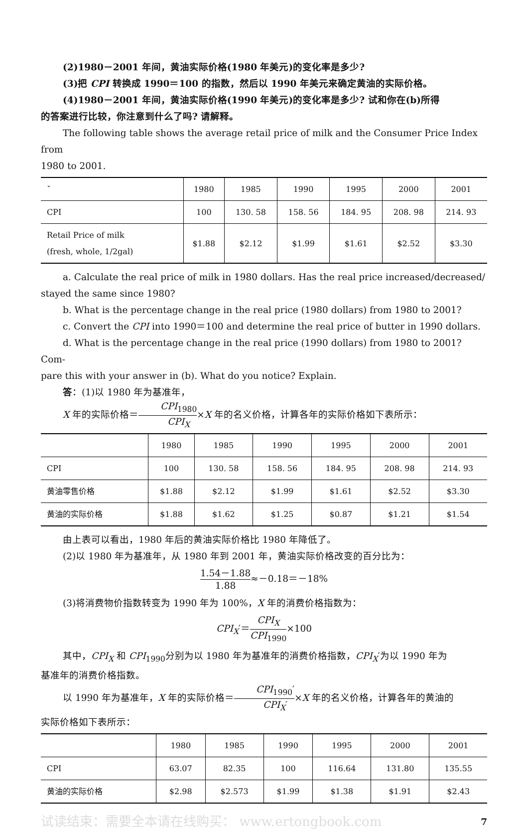(2)1980－2001 年间，黄油实际价格(1980 年美元)的变化率是多少?
(3)把 CPI 转换成 1990＝100 的指数，然后以 1990 年美元来确定黄油的实际价格。
(4)1980－2001 年间，黄油实际价格(1990 年美元)的变化率是多少? 试和你在(b)所得
的答案进行比较，你注意到什么了吗? 请解释。
The following table shows the average retail price of milk and the Consumer Price Index from
1980 to 2001.
| ˇ | 1980 | 1985 | 1990 | 1995 | 2000 | 2001 |
| --- | --- | --- | --- | --- | --- | --- |
| CPI | 100 | 130. 58 | 158. 56 | 184. 95 | 208. 98 | 214. 93 |
| Retail Price of milk (fresh, whole, 1/2gal) | $1.88 | $2.12 | $1.99 | $1.61 | $2.52 | $3.30 |
a. Calculate the real price of milk in 1980 dollars. Has the real price increased/decreased/
stayed the same since 1980?
b. What is the percentage change in the real price (1980 dollars) from 1980 to 2001?
c. Convert the CPI into 1990＝100 and determine the real price of butter in 1990 dollars.
d. What is the percentage change in the real price (1990 dollars) from 1980 to 2001? Com-
pare this with your answer in (b). What do you notice? Explain.
答：(1)以 1980 年为基准年，
X 年的实际价格＝CPI<sub>1980</sub> CPI<sub>X</sub>×X 年的名义价格，计算各年的实际价格如下表所示：
| | 1980 | 1985 | 1990 | 1995 | 2000 | 2001 |
| --- | --- | --- | --- | --- | --- | --- |
| CPI | 100 | 130. 58 | 158. 56 | 184. 95 | 208. 98 | 214. 93 |
| 黄油零售价格 | $1.88 | $2.12 | $1.99 | $1.61 | $2.52 | $3.30 |
| 黄油的实际价格 | $1.88 | $1.62 | $1.25 | $0.87 | $1.21 | $1.54 |
由上表可以看出，1980 年后的黄油实际价格比 1980 年降低了。
(2)以 1980 年为基准年，从 1980 年到 2001 年，黄油实际价格改变的百分比为：
1.54－1.88 1.88≈－0.18＝－18%
(3)将消费物价指数转变为 1990 年为 100%，X 年的消费价格指数为：
CPI<sub>X</sub>′＝CPI<sub>X</sub> CPI<sub>1990</sub>×100
其中，CPI<sub>X</sub> 和 CPI<sub>1990</sub>分别为以 1980 年为基准年的消费价格指数，CPI<sub>X</sub>′为以 1990 年为
基准年的消费价格指数。
以 1990 年为基准年，X 年的实际价格＝CPI<sub>1990</sub>′ CPI<sub>X</sub>′×X 年的名义价格，计算各年的黄油的
实际价格如下表所示：
| | 1980 | 1985 | 1990 | 1995 | 2000 | 2001 |
| --- | --- | --- | --- | --- | --- | --- |
| CPI | 63.07 | 82.35 | 100 | 116.64 | 131.80 | 135.55 |
| 黄油的实际价格 | $2.98 | $2.573 | $1.99 | $1.38 | $1.91 | $2.43 |
试读结束：需要全本请在线购买： www.ertongbook.com 7